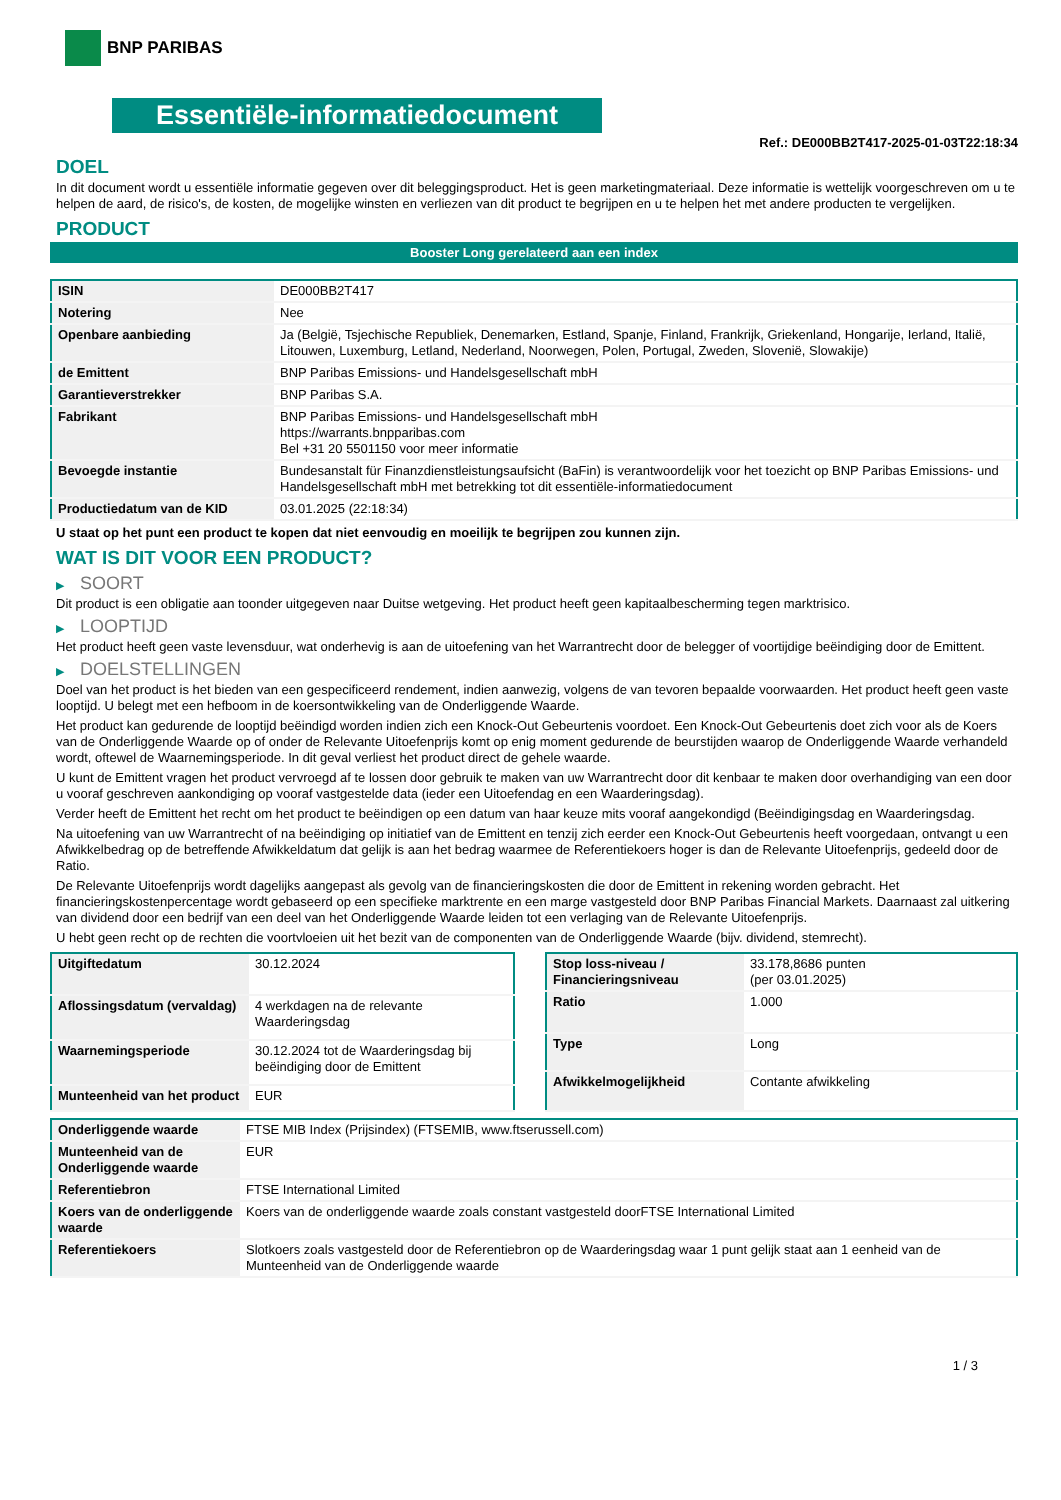BNP PARIBAS
Essentiële-informatiedocument
Ref.: DE000BB2T417-2025-01-03T22:18:34
DOEL
In dit document wordt u essentiële informatie gegeven over dit beleggingsproduct. Het is geen marketingmateriaal. Deze informatie is wettelijk voorgeschreven om u te helpen de aard, de risico's, de kosten, de mogelijke winsten en verliezen van dit product te begrijpen en u te helpen het met andere producten te vergelijken.
PRODUCT
Booster Long gerelateerd aan een index
| ISIN | DE000BB2T417 |
| Notering | Nee |
| Openbare aanbieding | Ja (België, Tsjechische Republiek, Denemarken, Estland, Spanje, Finland, Frankrijk, Griekenland, Hongarije, Ierland, Italië, Litouwen, Luxemburg, Letland, Nederland, Noorwegen, Polen, Portugal, Zweden, Slovenië, Slowakije) |
| de Emittent | BNP Paribas Emissions- und Handelsgesellschaft mbH |
| Garantieverstrekker | BNP Paribas S.A. |
| Fabrikant | BNP Paribas Emissions- und Handelsgesellschaft mbH https://warrants.bnpparibas.com Bel +31 20 5501150 voor meer informatie |
| Bevoegde instantie | Bundesanstalt für Finanzdienstleistungsaufsicht (BaFin) is verantwoordelijk voor het toezicht op BNP Paribas Emissions- und Handelsgesellschaft mbH met betrekking tot dit essentiële-informatiedocument |
| Productiedatum van de KID | 03.01.2025 (22:18:34) |
U staat op het punt een product te kopen dat niet eenvoudig en moeilijk te begrijpen zou kunnen zijn.
WAT IS DIT VOOR EEN PRODUCT?
▶ SOORT
Dit product is een obligatie aan toonder uitgegeven naar Duitse wetgeving. Het product heeft geen kapitaalbescherming tegen marktrisico.
▶ LOOPTIJD
Het product heeft geen vaste levensduur, wat onderhevig is aan de uitoefening van het Warrantrecht door de belegger of voortijdige beëindiging door de Emittent.
▶ DOELSTELLINGEN
Doel van het product is het bieden van een gespecificeerd rendement, indien aanwezig, volgens de van tevoren bepaalde voorwaarden. Het product heeft geen vaste looptijd. U belegt met een hefboom in de koersontwikkeling van de Onderliggende Waarde.
Het product kan gedurende de looptijd beëindigd worden indien zich een Knock-Out Gebeurtenis voordoet. Een Knock-Out Gebeurtenis doet zich voor als de Koers van de Onderliggende Waarde op of onder de Relevante Uitoefenprijs komt op enig moment gedurende de beurstijden waarop de Onderliggende Waarde verhandeld wordt, oftewel de Waarnemingsperiode. In dit geval verliest het product direct de gehele waarde.
U kunt de Emittent vragen het product vervroegd af te lossen door gebruik te maken van uw Warrantrecht door dit kenbaar te maken door overhandiging van een door u vooraf geschreven aankondiging op vooraf vastgestelde data (ieder een Uitoefendag en een Waarderingsdag).
Verder heeft de Emittent het recht om het product te beëindigen op een datum van haar keuze mits vooraf aangekondigd (Beëindigingsdag en Waarderingsdag.
Na uitoefening van uw Warrantrecht of na beëindiging op initiatief van de Emittent en tenzij zich eerder een Knock-Out Gebeurtenis heeft voorgedaan, ontvangt u een Afwikkelbedrag op de betreffende Afwikkeldatum dat gelijk is aan het bedrag waarmee de Referentiekoers hoger is dan de Relevante Uitoefenprijs, gedeeld door de Ratio.
De Relevante Uitoefenprijs wordt dagelijks aangepast als gevolg van de financieringskosten die door de Emittent in rekening worden gebracht. Het financieringskostenpercentage wordt gebaseerd op een specifieke marktrente en een marge vastgesteld door BNP Paribas Financial Markets. Daarnaast zal uitkering van dividend door een bedrijf van een deel van het Onderliggende Waarde leiden tot een verlaging van de Relevante Uitoefenprijs.
U hebt geen recht op de rechten die voortvloeien uit het bezit van de componenten van de Onderliggende Waarde (bijv. dividend, stemrecht).
| Uitgiftedatum | 30.12.2024 |
| Aflossingsdatum (vervaldag) | 4 werkdagen na de relevante Waarderingsdag |
| Waarnemingsperiode | 30.12.2024 tot de Waarderingsdag bij beëindiging door de Emittent |
| Munteenheid van het product | EUR |
| Stop loss-niveau / Financieringsniveau | 33.178,8686 punten (per 03.01.2025) |
| Ratio | 1.000 |
| Type | Long |
| Afwikkelmogelijkheid | Contante afwikkeling |
| Onderliggende waarde | FTSE MIB Index (Prijsindex) (FTSEMIB, www.ftserussell.com) |
| Munteenheid van de Onderliggende waarde | EUR |
| Referentiebron | FTSE International Limited |
| Koers van de onderliggende waarde | Koers van de onderliggende waarde zoals constant vastgesteld doorFTSE International Limited |
| Referentiekoers | Slotkoers zoals vastgesteld door de Referentiebron op de Waarderingsdag waar 1 punt gelijk staat aan 1 eenheid van de Munteenheid van de Onderliggende waarde |
1 / 3